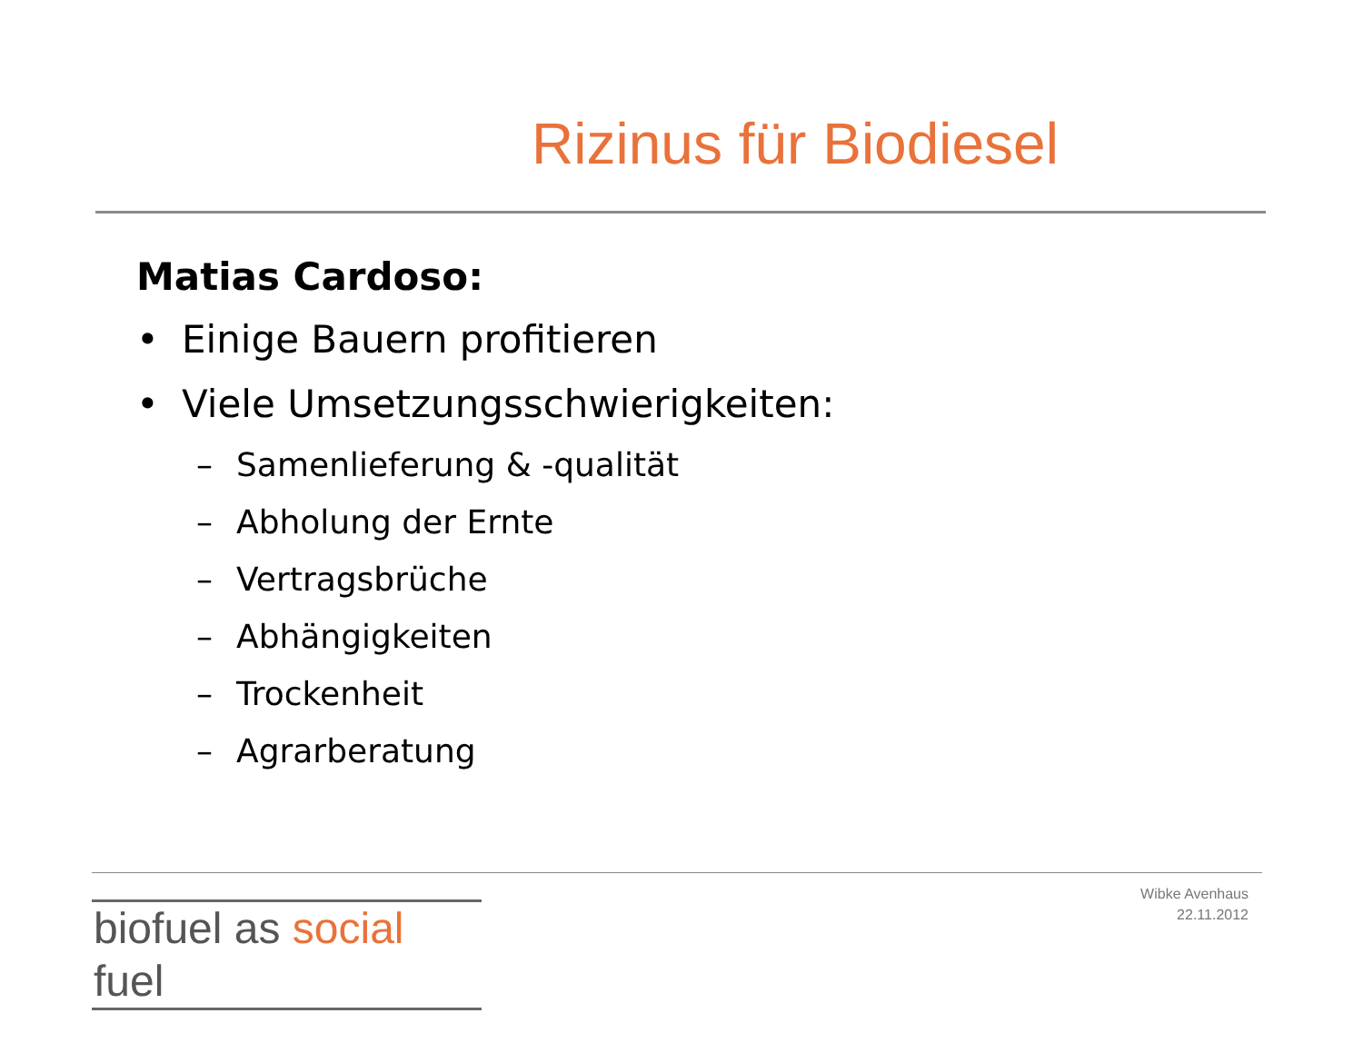Rizinus für Biodiesel
Matias Cardoso:
• Einige Bauern profitieren
• Viele Umsetzungsschwierigkeiten:
– Samenlieferung & -qualität
– Abholung der Ernte
– Vertragsbrüche
– Abhängigkeiten
– Trockenheit
– Agrarberatung
biofuel as social fuel
Wibke Avenhaus
22.11.2012